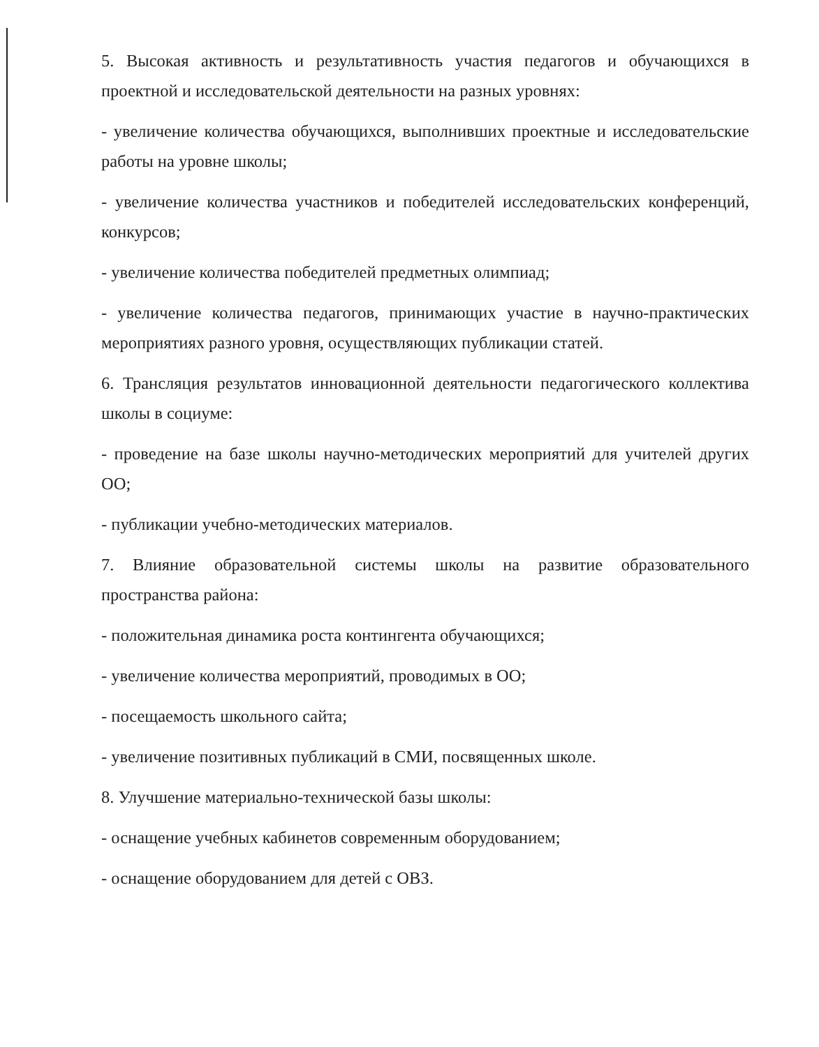5. Высокая активность и результативность участия педагогов и обучающихся в проектной и исследовательской деятельности на разных уровнях:
- увеличение количества обучающихся, выполнивших проектные и исследовательские работы на уровне школы;
- увеличение количества участников и победителей исследовательских конференций, конкурсов;
- увеличение количества победителей предметных олимпиад;
- увеличение количества педагогов, принимающих участие в научно-практических мероприятиях разного уровня, осуществляющих публикации статей.
6. Трансляция результатов инновационной деятельности педагогического коллектива школы в социуме:
- проведение на базе школы научно-методических мероприятий для учителей других ОО;
- публикации учебно-методических материалов.
7. Влияние образовательной системы школы на развитие образовательного пространства района:
- положительная динамика роста контингента обучающихся;
- увеличение количества мероприятий, проводимых в ОО;
- посещаемость школьного сайта;
- увеличение позитивных публикаций в СМИ, посвященных школе.
8. Улучшение материально-технической базы школы:
- оснащение учебных кабинетов современным оборудованием;
- оснащение оборудованием для детей с ОВЗ.